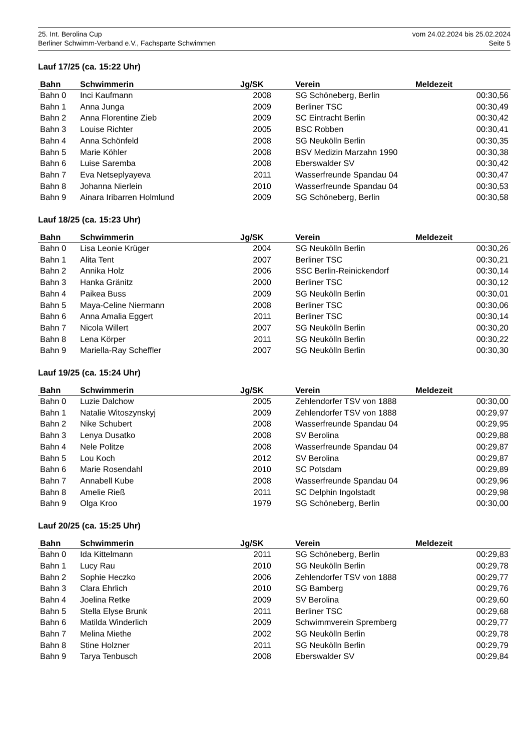25. Int. Berolina Cup vom 24.02.2024 bis 25.02.2024
Berliner Schwimm-Verband e.V., Fachsparte Schwimmen Seite 5
Lauf 17/25 (ca. 15:22 Uhr)
| Bahn | Schwimmerin | Jg/SK | | Verein | Meldezeit |
| --- | --- | --- | --- | --- | --- |
| Bahn 0 | Inci Kaufmann | 2008 | | SG Schöneberg, Berlin | 00:30,56 |
| Bahn 1 | Anna Junga | 2009 | | Berliner TSC | 00:30,49 |
| Bahn 2 | Anna Florentine Zieb | 2009 | | SC Eintracht Berlin | 00:30,42 |
| Bahn 3 | Louise Richter | 2005 | | BSC Robben | 00:30,41 |
| Bahn 4 | Anna Schönfeld | 2008 | | SG Neukölln Berlin | 00:30,35 |
| Bahn 5 | Marie Köhler | 2008 | | BSV Medizin Marzahn 1990 | 00:30,38 |
| Bahn 6 | Luise Saremba | 2008 | | Eberswalder SV | 00:30,42 |
| Bahn 7 | Eva Netseplyayeva | 2011 | | Wasserfreunde Spandau 04 | 00:30,47 |
| Bahn 8 | Johanna Nierlein | 2010 | | Wasserfreunde Spandau 04 | 00:30,53 |
| Bahn 9 | Ainara Iribarren Holmlund | 2009 | | SG Schöneberg, Berlin | 00:30,58 |
Lauf 18/25 (ca. 15:23 Uhr)
| Bahn | Schwimmerin | Jg/SK | | Verein | Meldezeit |
| --- | --- | --- | --- | --- | --- |
| Bahn 0 | Lisa Leonie Krüger | 2004 | | SG Neukölln Berlin | 00:30,26 |
| Bahn 1 | Alita Tent | 2007 | | Berliner TSC | 00:30,21 |
| Bahn 2 | Annika Holz | 2006 | | SSC Berlin-Reinickendorf | 00:30,14 |
| Bahn 3 | Hanka Gränitz | 2000 | | Berliner TSC | 00:30,12 |
| Bahn 4 | Paikea Buss | 2009 | | SG Neukölln Berlin | 00:30,01 |
| Bahn 5 | Maya-Celine Niermann | 2008 | | Berliner TSC | 00:30,06 |
| Bahn 6 | Anna Amalia Eggert | 2011 | | Berliner TSC | 00:30,14 |
| Bahn 7 | Nicola Willert | 2007 | | SG Neukölln Berlin | 00:30,20 |
| Bahn 8 | Lena Körper | 2011 | | SG Neukölln Berlin | 00:30,22 |
| Bahn 9 | Mariella-Ray Scheffler | 2007 | | SG Neukölln Berlin | 00:30,30 |
Lauf 19/25 (ca. 15:24 Uhr)
| Bahn | Schwimmerin | Jg/SK | | Verein | Meldezeit |
| --- | --- | --- | --- | --- | --- |
| Bahn 0 | Luzie Dalchow | 2005 | | Zehlendorfer TSV von 1888 | 00:30,00 |
| Bahn 1 | Natalie Witoszynskyj | 2009 | | Zehlendorfer TSV von 1888 | 00:29,97 |
| Bahn 2 | Nike Schubert | 2008 | | Wasserfreunde Spandau 04 | 00:29,95 |
| Bahn 3 | Lenya Dusatko | 2008 | | SV Berolina | 00:29,88 |
| Bahn 4 | Nele Politze | 2008 | | Wasserfreunde Spandau 04 | 00:29,87 |
| Bahn 5 | Lou Koch | 2012 | | SV Berolina | 00:29,87 |
| Bahn 6 | Marie Rosendahl | 2010 | | SC Potsdam | 00:29,89 |
| Bahn 7 | Annabell Kube | 2008 | | Wasserfreunde Spandau 04 | 00:29,96 |
| Bahn 8 | Amelie Rieß | 2011 | | SC Delphin Ingolstadt | 00:29,98 |
| Bahn 9 | Olga Kroo | 1979 | | SG Schöneberg, Berlin | 00:30,00 |
Lauf 20/25 (ca. 15:25 Uhr)
| Bahn | Schwimmerin | Jg/SK | | Verein | Meldezeit |
| --- | --- | --- | --- | --- | --- |
| Bahn 0 | Ida Kittelmann | 2011 | | SG Schöneberg, Berlin | 00:29,83 |
| Bahn 1 | Lucy Rau | 2010 | | SG Neukölln Berlin | 00:29,78 |
| Bahn 2 | Sophie Heczko | 2006 | | Zehlendorfer TSV von 1888 | 00:29,77 |
| Bahn 3 | Clara Ehrlich | 2010 | | SG Bamberg | 00:29,76 |
| Bahn 4 | Joelina Retke | 2009 | | SV Berolina | 00:29,60 |
| Bahn 5 | Stella Elyse Brunk | 2011 | | Berliner TSC | 00:29,68 |
| Bahn 6 | Matilda Winderlich | 2009 | | Schwimmverein Spremberg | 00:29,77 |
| Bahn 7 | Melina Miethe | 2002 | | SG Neukölln Berlin | 00:29,78 |
| Bahn 8 | Stine Holzner | 2011 | | SG Neukölln Berlin | 00:29,79 |
| Bahn 9 | Tarya Tenbusch | 2008 | | Eberswalder SV | 00:29,84 |